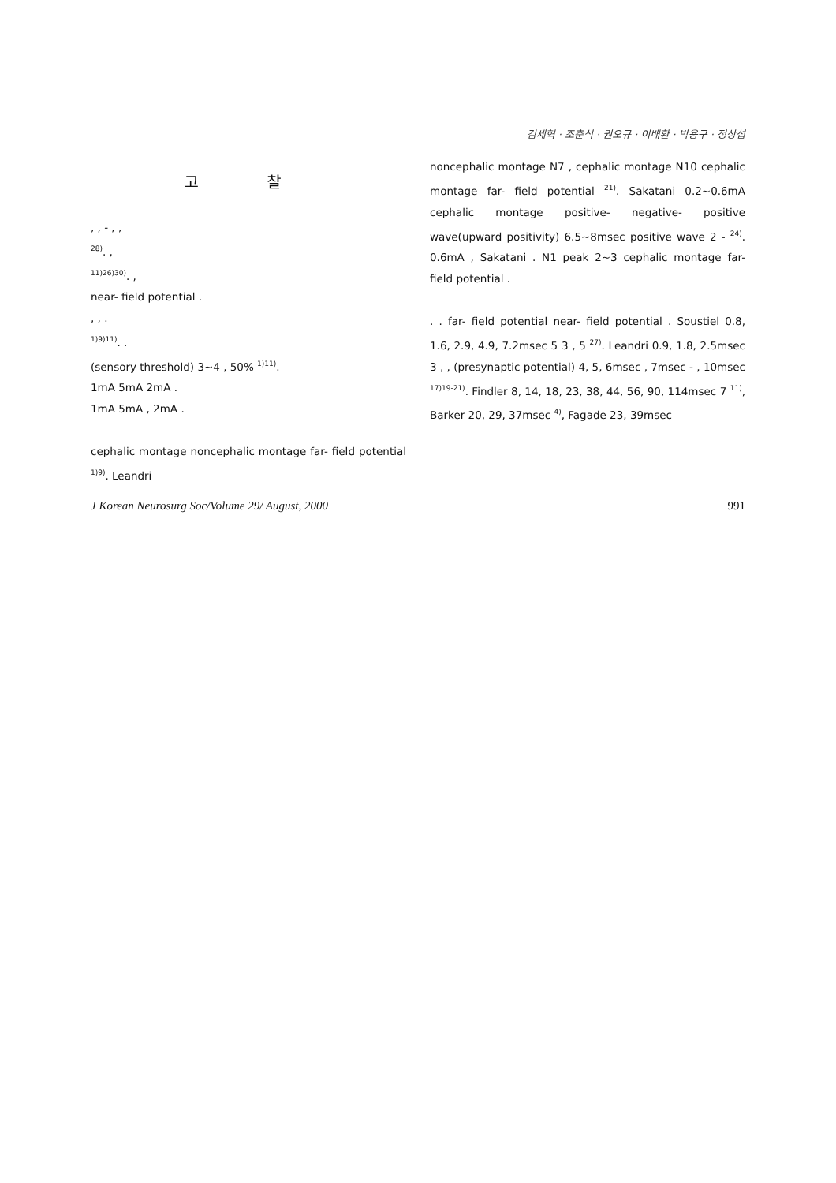김세혁 · 조춘식 · 권오규 · 이배환 · 박용구 · 정상섭
고 찰
, , - , ,
<sup>28)</sup>. ,
<sup>11)26)30)</sup>. ,
near- field potential .
, , .
<sup>1)9)11)</sup>. .
(sensory threshold) 3~4 , 50% <sup>1)11)</sup>.
1mA 5mA 2mA .
1mA 5mA , 2mA .
cephalic montage noncephalic montage far- field potential <sup>1)9)</sup>. Leandri
noncephalic montage N7 , cephalic montage N10 cephalic montage far- field potential <sup>21)</sup>. Sakatani 0.2~0.6mA cephalic montage positive- negative- positive wave(upward positivity) 6.5~8msec positive wave 2 - <sup>24)</sup>. 0.6mA , Sakatani . N1 peak 2~3 cephalic montage far- field potential .
. . far- field potential near- field potential . Soustiel 0.8, 1.6, 2.9, 4.9, 7.2msec 5 3 , 5 <sup>27)</sup>. Leandri 0.9, 1.8, 2.5msec 3 , , (presynaptic potential) 4, 5, 6msec , 7msec - , 10msec <sup>17)19-21)</sup>. Findler 8, 14, 18, 23, 38, 44, 56, 90, 114msec 7 <sup>11)</sup>, Barker 20, 29, 37msec <sup>4)</sup>, Fagade 23, 39msec
J Korean Neurosurg Soc/Volume 29/ August, 2000 991